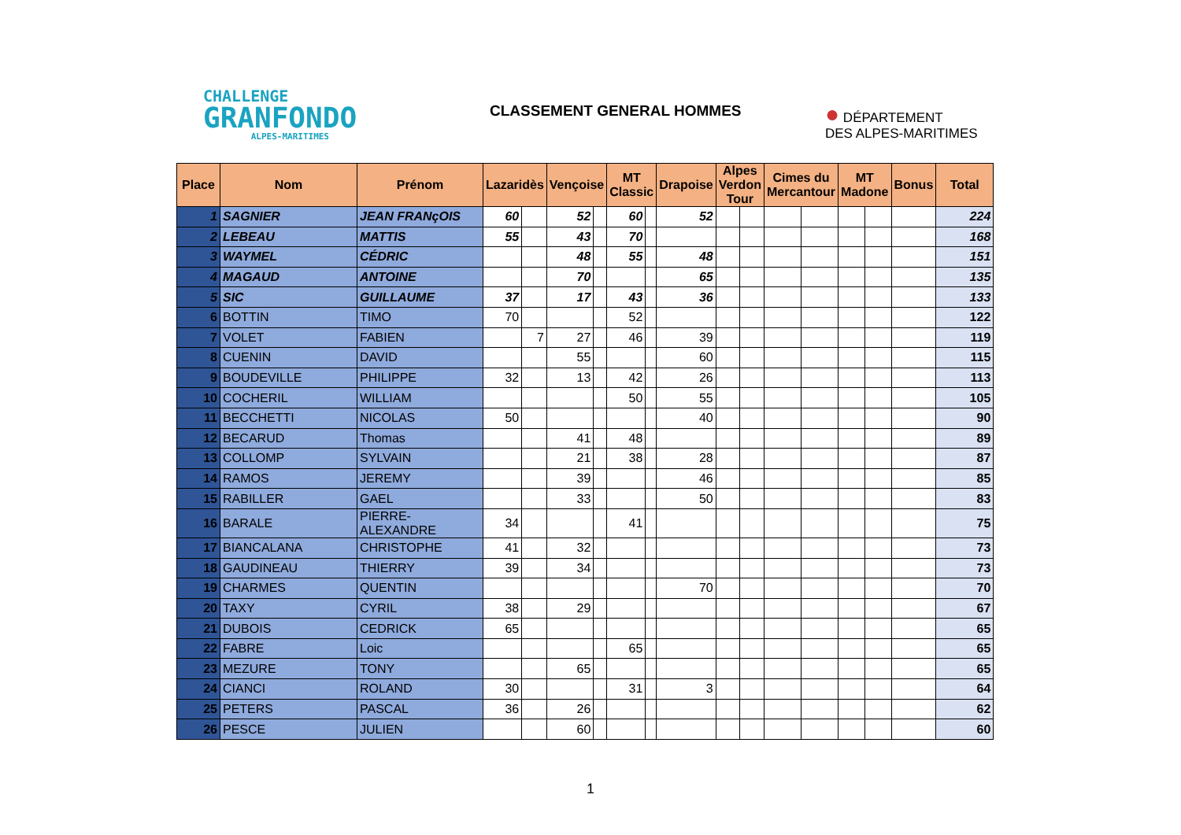CHALLENGE
GRANFONDO
ALPES-MARITIMES
CLASSEMENT GENERAL HOMMES
● DÉPARTEMENT
DES ALPES-MARITIMES
| Place | Nom | Prénom | Lazaridès | | Vençoise | | MT Classic | | Drapoise | Alpes Verdon Tour | | Cimes du Mercantour | | MT Madone | | Bonus | Total |
| --- | --- | --- | --- | --- | --- | --- | --- | --- | --- | --- | --- | --- | --- | --- | --- | --- | --- |
| 1 | SAGNIER | JEAN FRANçOIS | 60 | | 52 | | 60 | | 52 | | | | | | | | 224 |
| 2 | LEBEAU | MATTIS | 55 | | 43 | | 70 | | | | | | | | | | 168 |
| 3 | WAYMEL | CÉDRIC | | | 48 | | 55 | | 48 | | | | | | | | 151 |
| 4 | MAGAUD | ANTOINE | | | 70 | | | | 65 | | | | | | | | 135 |
| 5 | SIC | GUILLAUME | 37 | | 17 | | 43 | | 36 | | | | | | | | 133 |
| 6 | BOTTIN | TIMO | 70 | | | | 52 | | | | | | | | | | 122 |
| 7 | VOLET | FABIEN | | 7 | 27 | | 46 | | 39 | | | | | | | | 119 |
| 8 | CUENIN | DAVID | | | 55 | | | | 60 | | | | | | | | 115 |
| 9 | BOUDEVILLE | PHILIPPE | 32 | | 13 | | 42 | | 26 | | | | | | | | 113 |
| 10 | COCHERIL | WILLIAM | | | | | 50 | | 55 | | | | | | | | 105 |
| 11 | BECCHETTI | NICOLAS | 50 | | | | | | 40 | | | | | | | | 90 |
| 12 | BECARUD | Thomas | | | 41 | | 48 | | | | | | | | | | 89 |
| 13 | COLLOMP | SYLVAIN | | | 21 | | 38 | | 28 | | | | | | | | 87 |
| 14 | RAMOS | JEREMY | | | 39 | | | | 46 | | | | | | | | 85 |
| 15 | RABILLER | GAEL | | | 33 | | | | 50 | | | | | | | | 83 |
| 16 | BARALE | PIERRE-ALEXANDRE | 34 | | | | 41 | | | | | | | | | | 75 |
| 17 | BIANCALANA | CHRISTOPHE | 41 | | 32 | | | | | | | | | | | | 73 |
| 18 | GAUDINEAU | THIERRY | 39 | | 34 | | | | | | | | | | | | 73 |
| 19 | CHARMES | QUENTIN | | | | | | | 70 | | | | | | | | 70 |
| 20 | TAXY | CYRIL | 38 | | 29 | | | | | | | | | | | | 67 |
| 21 | DUBOIS | CEDRICK | 65 | | | | | | | | | | | | | | 65 |
| 22 | FABRE | Loic | | | | | 65 | | | | | | | | | | 65 |
| 23 | MEZURE | TONY | | | 65 | | | | | | | | | | | | 65 |
| 24 | CIANCI | ROLAND | 30 | | | | 31 | | 3 | | | | | | | | 64 |
| 25 | PETERS | PASCAL | 36 | | 26 | | | | | | | | | | | | 62 |
| 26 | PESCE | JULIEN | | | 60 | | | | | | | | | | | | 60 |
1